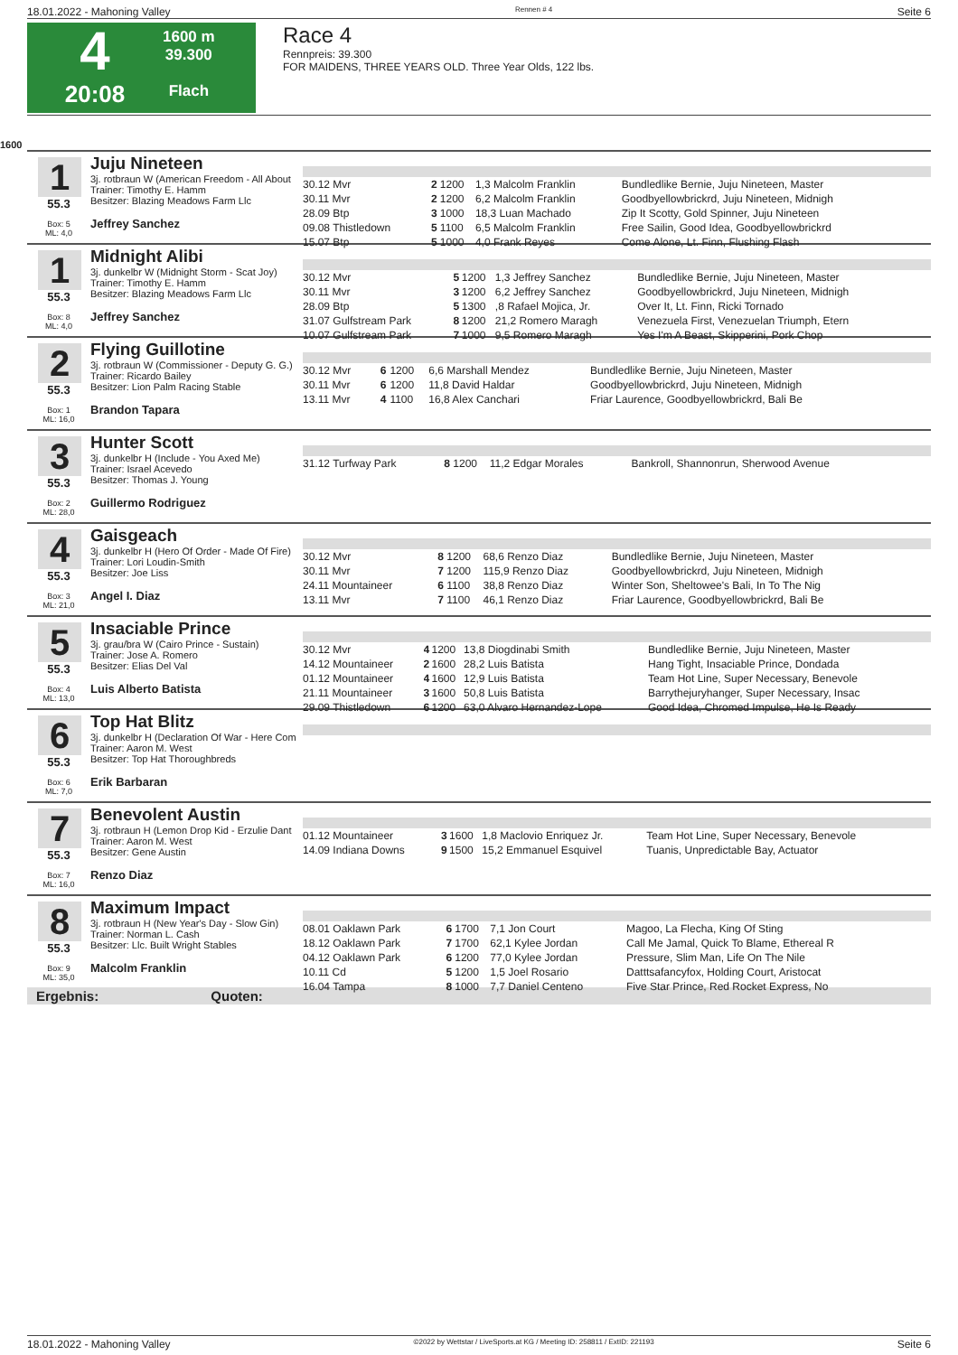18.01.2022 - Mahoning Valley Rennen # 4 Seite 6
4
20:08
1600 m
39.300
Flach
Race 4
Rennpreis: 39.300
FOR MAIDENS, THREE YEARS OLD. Three Year Olds, 122 lbs.
1600
1
55.3
Box: 5
ML: 4,0
Juju Nineteen
3j. rotbraun W (American Freedom - All About
Trainer: Timothy E. Hamm
Besitzer: Blazing Meadows Farm Llc
Jeffrey Sanchez
| 30.12 Mvr | 2 | 1200 | 1,3 Malcolm Franklin | Bundledlike Bernie, Juju Nineteen, Master |
| 30.11 Mvr | 2 | 1200 | 6,2 Malcolm Franklin | Goodbyellowbrickrd, Juju Nineteen, Midnigh |
| 28.09 Btp | 3 | 1000 | 18,3 Luan Machado | Zip It Scotty, Gold Spinner, Juju Nineteen |
| 09.08 Thistledown | 5 | 1100 | 6,5 Malcolm Franklin | Free Sailin, Good Idea, Goodbyellowbrickrd |
| 15.07 Btp | 5 | 1000 | 4,0 Frank Reyes | Come Alone, Lt. Finn, Flushing Flash |
1
55.3
Box: 8
ML: 4,0
Midnight Alibi
3j. dunkelbr W (Midnight Storm - Scat Joy)
Trainer: Timothy E. Hamm
Besitzer: Blazing Meadows Farm Llc
Jeffrey Sanchez
| 30.12 Mvr | 5 | 1200 | 1,3 Jeffrey Sanchez | Bundledlike Bernie, Juju Nineteen, Master |
| 30.11 Mvr | 3 | 1200 | 6,2 Jeffrey Sanchez | Goodbyellowbrickrd, Juju Nineteen, Midnigh |
| 28.09 Btp | 5 | 1300 | ,8 Rafael Mojica, Jr. | Over It, Lt. Finn, Ricki Tornado |
| 31.07 Gulfstream Park | 8 | 1200 | 21,2 Romero Maragh | Venezuela First, Venezuelan Triumph, Etern |
| 10.07 Gulfstream Park | 7 | 1000 | 9,5 Romero Maragh | Yes I'm A Beast, Skipperini, Pork Chop |
2
55.3
Box: 1
ML: 16,0
Flying Guillotine
3j. rotbraun W (Commissioner - Deputy G. G.)
Trainer: Ricardo Bailey
Besitzer: Lion Palm Racing Stable
Brandon Tapara
| 30.12 Mvr | 6 | 1200 | 6,6 Marshall Mendez | Bundledlike Bernie, Juju Nineteen, Master |
| 30.11 Mvr | 6 | 1200 | 11,8 David Haldar | Goodbyellowbrickrd, Juju Nineteen, Midnigh |
| 13.11 Mvr | 4 | 1100 | 16,8 Alex Canchari | Friar Laurence, Goodbyellowbrickrd, Bali Be |
3
55.3
Box: 2
ML: 28,0
Hunter Scott
3j. dunkelbr H (Include - You Axed Me)
Trainer: Israel Acevedo
Besitzer: Thomas J. Young
Guillermo Rodriguez
| 31.12 Turfway Park | 8 | 1200 | 11,2 Edgar Morales | Bankroll, Shannonrun, Sherwood Avenue |
4
55.3
Box: 3
ML: 21,0
Gaisgeach
3j. dunkelbr H (Hero Of Order - Made Of Fire)
Trainer: Lori Loudin-Smith
Besitzer: Joe Liss
Angel I. Diaz
| 30.12 Mvr | 8 | 1200 | 68,6 Renzo Diaz | Bundledlike Bernie, Juju Nineteen, Master |
| 30.11 Mvr | 7 | 1200 | 115,9 Renzo Diaz | Goodbyellowbrickrd, Juju Nineteen, Midnigh |
| 24.11 Mountaineer | 6 | 1100 | 38,8 Renzo Diaz | Winter Son, Sheltowee's Bali, In To The Nig |
| 13.11 Mvr | 7 | 1100 | 46,1 Renzo Diaz | Friar Laurence, Goodbyellowbrickrd, Bali Be |
5
55.3
Box: 4
ML: 13,0
Insaciable Prince
3j. grau/bra W (Cairo Prince - Sustain)
Trainer: Jose A. Romero
Besitzer: Elias Del Val
Luis Alberto Batista
| 30.12 Mvr | 4 | 1200 | 13,8 Diogdinabi Smith | Bundledlike Bernie, Juju Nineteen, Master |
| 14.12 Mountaineer | 2 | 1600 | 28,2 Luis Batista | Hang Tight, Insaciable Prince, Dondada |
| 01.12 Mountaineer | 4 | 1600 | 12,9 Luis Batista | Team Hot Line, Super Necessary, Benevole |
| 21.11 Mountaineer | 3 | 1600 | 50,8 Luis Batista | Barrythejuryhanger, Super Necessary, Insac |
| 29.09 Thistledown | 6 | 1200 | 63,0 Alvaro Hernandez-Lope | Good Idea, Chromed Impulse, He Is Ready |
6
55.3
Box: 6
ML: 7,0
Top Hat Blitz
3j. dunkelbr H (Declaration Of War - Here Com
Trainer: Aaron M. West
Besitzer: Top Hat Thoroughbreds
Erik Barbaran
7
55.3
Box: 7
ML: 16,0
Benevolent Austin
3j. rotbraun H (Lemon Drop Kid - Erzulie Dant
Trainer: Aaron M. West
Besitzer: Gene Austin
Renzo Diaz
| 01.12 Mountaineer | 3 | 1600 | 1,8 Maclovio Enriquez Jr. | Team Hot Line, Super Necessary, Benevole |
| 14.09 Indiana Downs | 9 | 1500 | 15,2 Emmanuel Esquivel | Tuanis, Unpredictable Bay, Actuator |
8
55.3
Box: 9
ML: 35,0
Maximum Impact
3j. rotbraun H (New Year's Day - Slow Gin)
Trainer: Norman L. Cash
Besitzer: Llc. Built Wright Stables
Malcolm Franklin
| 08.01 Oaklawn Park | 6 | 1700 | 7,1 Jon Court | Magoo, La Flecha, King Of Sting |
| 18.12 Oaklawn Park | 7 | 1700 | 62,1 Kylee Jordan | Call Me Jamal, Quick To Blame, Ethereal R |
| 04.12 Oaklawn Park | 6 | 1200 | 77,0 Kylee Jordan | Pressure, Slim Man, Life On The Nile |
| 10.11 Cd | 5 | 1200 | 1,5 Joel Rosario | Datttsafancyfox, Holding Court, Aristocat |
| 16.04 Tampa | 8 | 1000 | 7,7 Daniel Centeno | Five Star Prince, Red Rocket Express, No |
Ergebnis: Quoten:
18.01.2022 - Mahoning Valley ©2022 by Wettstar / LiveSports.at KG / Meeting ID: 258811 / ExtID: 221193 Seite 6